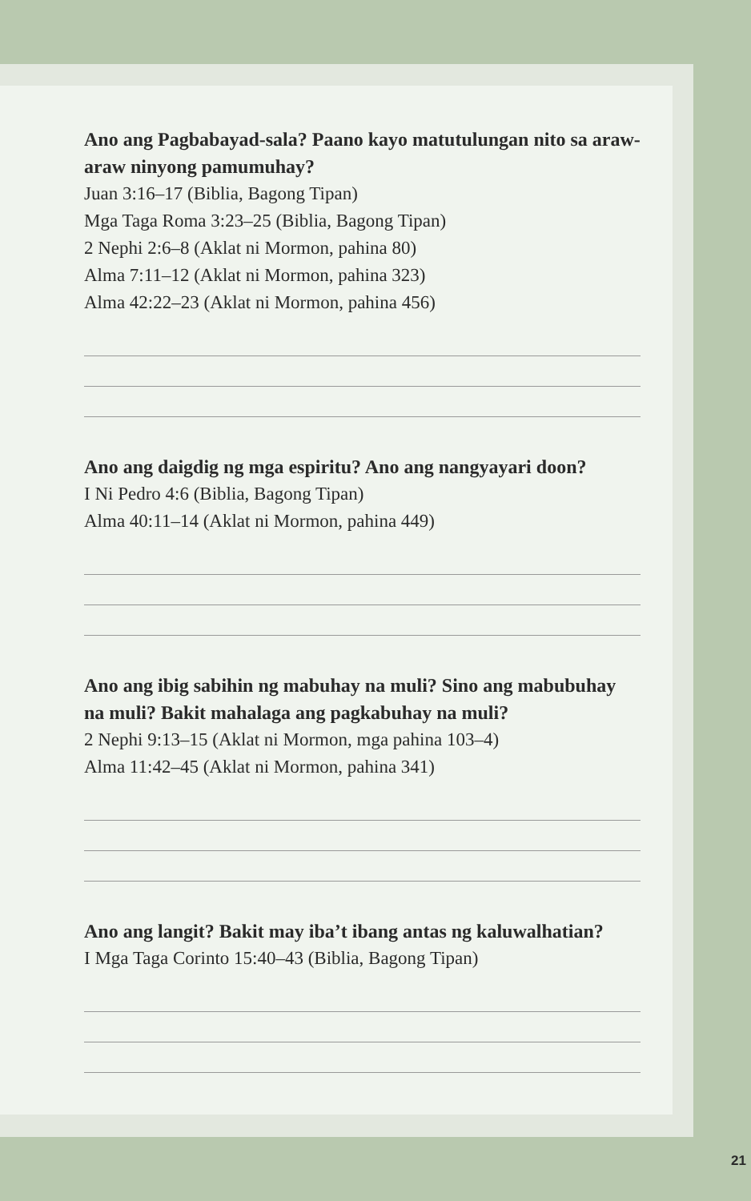Ano ang Pagbabayad-sala? Paano kayo matutulungan nito sa araw-araw ninyong pamumuhay?
Juan 3:16–17 (Biblia, Bagong Tipan)
Mga Taga Roma 3:23–25 (Biblia, Bagong Tipan)
2 Nephi 2:6–8 (Aklat ni Mormon, pahina 80)
Alma 7:11–12 (Aklat ni Mormon, pahina 323)
Alma 42:22–23 (Aklat ni Mormon, pahina 456)
Ano ang daigdig ng mga espiritu? Ano ang nangyayari doon?
I Ni Pedro 4:6 (Biblia, Bagong Tipan)
Alma 40:11–14 (Aklat ni Mormon, pahina 449)
Ano ang ibig sabihin ng mabuhay na muli? Sino ang mabubuhay na muli? Bakit mahalaga ang pagkabuhay na muli?
2 Nephi 9:13–15 (Aklat ni Mormon, mga pahina 103–4)
Alma 11:42–45 (Aklat ni Mormon, pahina 341)
Ano ang langit? Bakit may iba’t ibang antas ng kaluwalhatian?
I Mga Taga Corinto 15:40–43 (Biblia, Bagong Tipan)
21